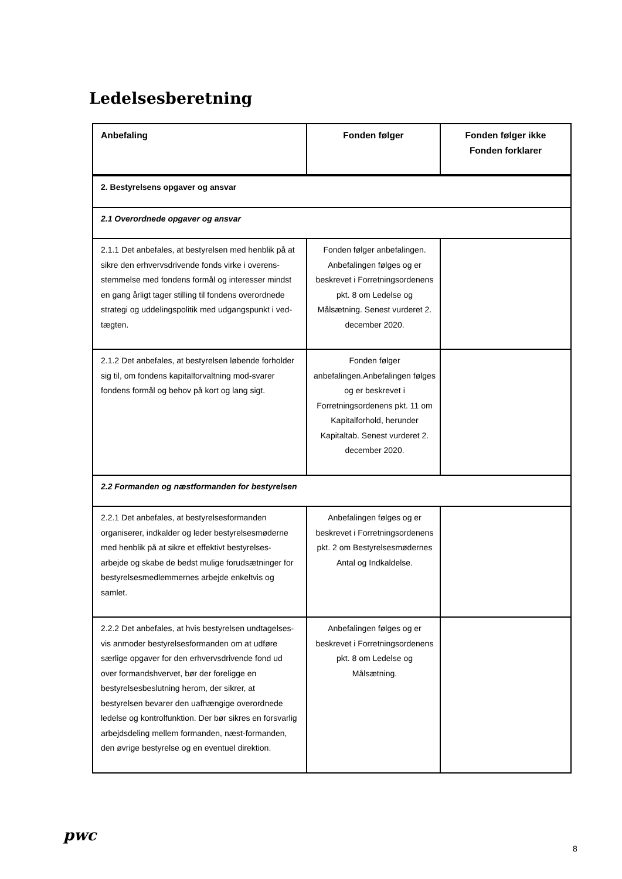Ledelsesberetning
| Anbefaling | Fonden følger | Fonden følger ikke Fonden forklarer |
| --- | --- | --- |
| 2. Bestyrelsens opgaver og ansvar | | |
| 2.1 Overordnede opgaver og ansvar | | |
| 2.1.1 Det anbefales, at bestyrelsen med henblik på at sikre den erhvervsdrivende fonds virke i overens-stemmelse med fondens formål og interesser mindst en gang årligt tager stilling til fondens overordnede strategi og uddelingspolitik med udgangspunkt i ved-tægten. | Fonden følger anbefalingen. Anbefalingen følges og er beskrevet i Forretningsordenens pkt. 8 om Ledelse og Målsætning. Senest vurderet 2. december 2020. | |
| 2.1.2 Det anbefales, at bestyrelsen løbende forholder sig til, om fondens kapitalforvaltning mod-svarer fondens formål og behov på kort og lang sigt. | Fonden følger anbefalingen.Anbefalingen følges og er beskrevet i Forretningsordenens pkt. 11 om Kapitalforhold, herunder Kapitaltab. Senest vurderet 2. december 2020. | |
| 2.2 Formanden og næstformanden for bestyrelsen | | |
| 2.2.1 Det anbefales, at bestyrelsesformanden organiserer, indkalder og leder bestyrelsesmøderne med henblik på at sikre et effektivt bestyrelses-arbejde og skabe de bedst mulige forudsætninger for bestyrelsesmedlemmernes arbejde enkeltvis og samlet. | Anbefalingen følges og er beskrevet i Forretningsordenens pkt. 2 om Bestyrelsesmødernes Antal og Indkaldelse. | |
| 2.2.2 Det anbefales, at hvis bestyrelsen undtagelses-vis anmoder bestyrelsesformanden om at udføre særlige opgaver for den erhvervsdrivende fond ud over formandshvervet, bør der foreligge en bestyrelsesbeslutning herom, der sikrer, at bestyrelsen bevarer den uafhængige overordnede ledelse og kontrolfunktion. Der bør sikres en forsvarlig arbejdsdeling mellem formanden, næst-formanden, den øvrige bestyrelse og en eventuel direktion. | Anbefalingen følges og er beskrevet i Forretningsordenens pkt. 8 om Ledelse og Målsætning. | |
pwc
8